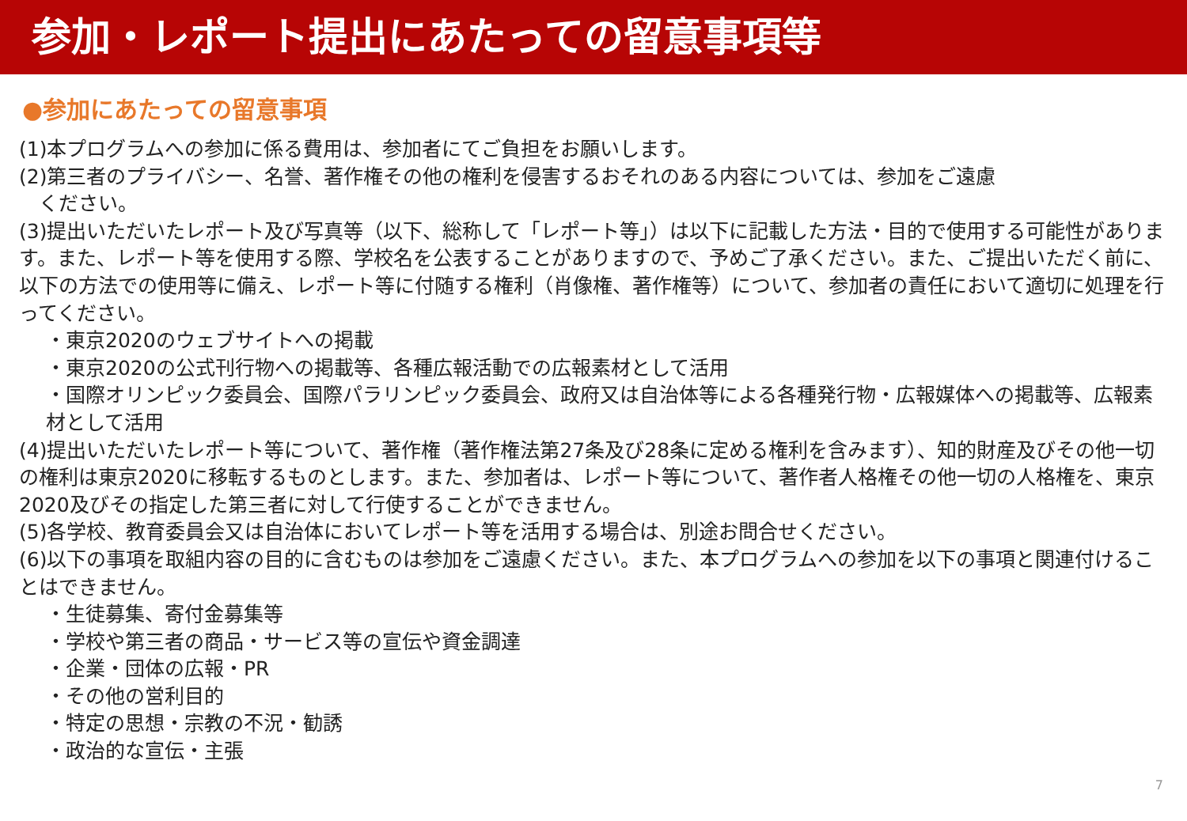参加・レポート提出にあたっての留意事項等
●参加にあたっての留意事項
(1)本プログラムへの参加に係る費用は、参加者にてご負担をお願いします。
(2)第三者のプライバシー、名誉、著作権その他の権利を侵害するおそれのある内容については、参加をご遠慮
　ください。
(3)提出いただいたレポート及び写真等（以下、総称して「レポート等」）は以下に記載した方法・目的で使用する可能性があります。また、レポート等を使用する際、学校名を公表することがありますので、予めご了承ください。また、ご提出いただく前に、以下の方法での使用等に備え、レポート等に付随する権利（肖像権、著作権等）について、参加者の責任において適切に処理を行ってください。
・東京2020のウェブサイトへの掲載
・東京2020の公式刊行物への掲載等、各種広報活動での広報素材として活用
・国際オリンピック委員会、国際パラリンピック委員会、政府又は自治体等による各種発行物・広報媒体への掲載等、広報素材として活用
(4)提出いただいたレポート等について、著作権（著作権法第27条及び28条に定める権利を含みます）、知的財産及びその他一切の権利は東京2020に移転するものとします。また、参加者は、レポート等について、著作者人格権その他一切の人格権を、東京2020及びその指定した第三者に対して行使することができません。
(5)各学校、教育委員会又は自治体においてレポート等を活用する場合は、別途お問合せください。
(6)以下の事項を取組内容の目的に含むものは参加をご遠慮ください。また、本プログラムへの参加を以下の事項と関連付けることはできません。
・生徒募集、寄付金募集等
・学校や第三者の商品・サービス等の宣伝や資金調達
・企業・団体の広報・PR
・その他の営利目的
・特定の思想・宗教の不況・勧誘
・政治的な宣伝・主張
7